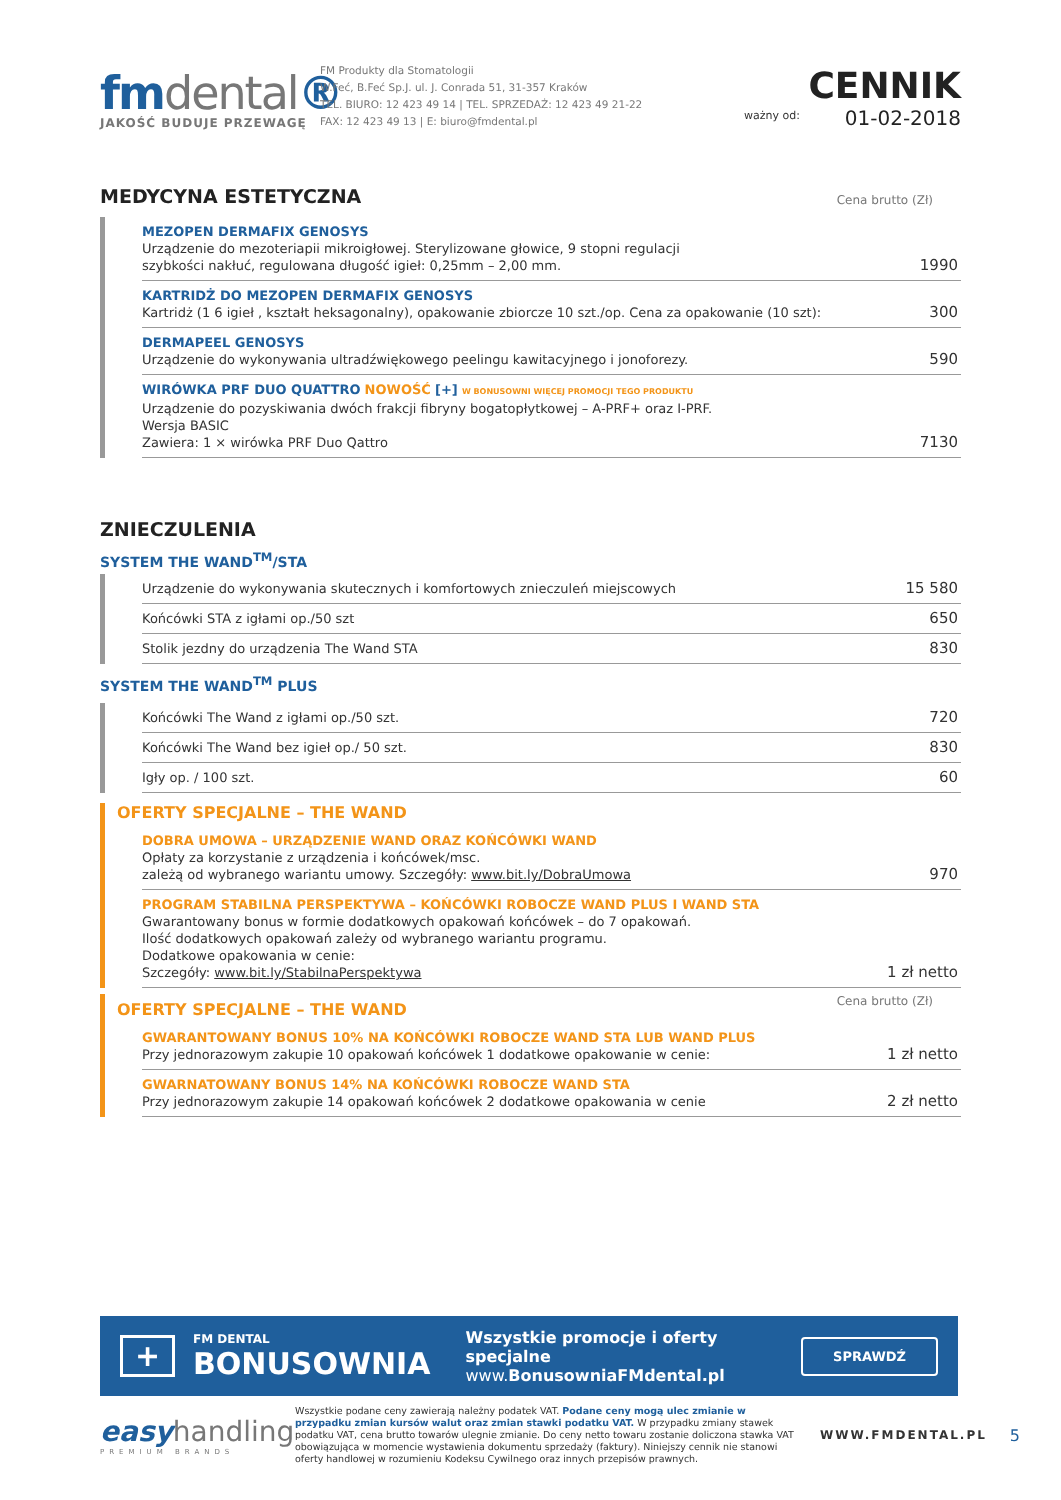fmdental®
JAKOŚĆ BUDUJE PRZEWAGĘ
FM Produkty dla Stomatologii
W.Feć, B.Feć Sp.J. ul. J. Conrada 51, 31-357 Kraków
TEL. BIURO: 12 423 49 14 | TEL. SPRZEDAŻ: 12 423 49 21-22
FAX: 12 423 49 13 | E: biuro@fmdental.pl
ważny od:
CENNIK
01-02-2018
MEDYCYNA ESTETYCZNA
Cena brutto (Zł)
| MEZOPEN DERMAFIX GENOSYS Urządzenie do mezoteriapii mikroigłowej. Sterylizowane głowice, 9 stopni regulacji szybkości nakłuć, regulowana długość igieł: 0,25mm – 2,00 mm. | 1990 |
| KARTRIDŻ DO MEZOPEN DERMAFIX GENOSYS Kartridż (1 6 igieł , kształt heksagonalny), opakowanie zbiorcze 10 szt./op. Cena za opakowanie (10 szt): | 300 |
| DERMAPEEL GENOSYS Urządzenie do wykonywania ultradźwiękowego peelingu kawitacyjnego i jonoforezy. | 590 |
| WIRÓWKA PRF DUO QUATTRO NOWOŚĆ [+] W BONUSOWNI WIĘCEJ PROMOCJI TEGO PRODUKTU Urządzenie do pozyskiwania dwóch frakcji fibryny bogatopłytkowej – A-PRF+ oraz I-PRF. Wersja BASIC Zawiera: 1 × wirówka PRF Duo Qattro | 7130 |
ZNIECZULENIA
SYSTEM THE WAND<sup>TM</sup>/STA
| Urządzenie do wykonywania skutecznych i komfortowych znieczuleń miejscowych | 15 580 |
| Końcówki STA z igłami op./50 szt | 650 |
| Stolik jezdny do urządzenia The Wand STA | 830 |
SYSTEM THE WAND<sup>TM</sup> PLUS
| Końcówki The Wand z igłami op./50 szt. | 720 |
| Końcówki The Wand bez igieł op./ 50 szt. | 830 |
| Igły op. / 100 szt. | 60 |
OFERTY SPECJALNE – THE WAND
| DOBRA UMOWA – URZĄDZENIE WAND ORAZ KOŃCÓWKI WAND Opłaty za korzystanie z urządzenia i końcówek/msc. zależą od wybranego wariantu umowy. Szczegóły: www.bit.ly/DobraUmowa | 970 |
| PROGRAM STABILNA PERSPEKTYWA – KOŃCÓWKI ROBOCZE WAND PLUS I WAND STA Gwarantowany bonus w formie dodatkowych opakowań końcówek – do 7 opakowań. Ilość dodatkowych opakowań zależy od wybranego wariantu programu. Dodatkowe opakowania w cenie: Szczegóły: www.bit.ly/StabilnaPerspektywa | 1 zł netto |
OFERTY SPECJALNE – THE WAND
Cena brutto (Zł)
| GWARANTOWANY BONUS 10% NA KOŃCÓWKI ROBOCZE WAND STA LUB WAND PLUS Przy jednorazowym zakupie 10 opakowań końcówek 1 dodatkowe opakowanie w cenie: | 1 zł netto |
| GWARNATOWANY BONUS 14% NA KOŃCÓWKI ROBOCZE WAND STA Przy jednorazowym zakupie 14 opakowań końcówek 2 dodatkowe opakowania w cenie | 2 zł netto |
+
FM DENTAL
BONUSOWNIA
Wszystkie promocje i oferty specjalne
www.BonusowniaFMdental.pl
SPRAWDŹ
easy handling
PREMIUM BRANDS
Wszystkie podane ceny zawierają należny podatek VAT. Podane ceny mogą ulec zmianie w przypadku zmian kursów walut oraz zmian stawki podatku VAT. W przypadku zmiany stawek podatku VAT, cena brutto towarów ulegnie zmianie. Do ceny netto towaru zostanie doliczona stawka VAT obowiązująca w momencie wystawienia dokumentu sprzedaży (faktury). Niniejszy cennik nie stanowi oferty handlowej w rozumieniu Kodeksu Cywilnego oraz innych przepisów prawnych.
WWW.FMDENTAL.PL
5